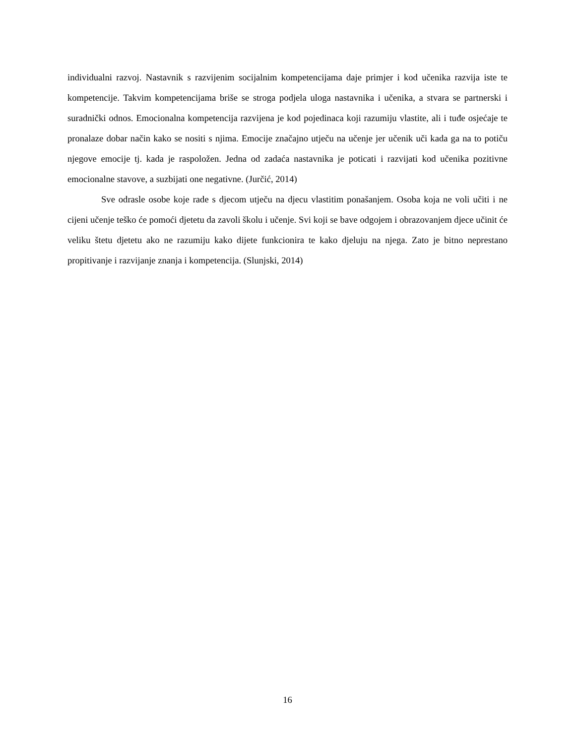individualni razvoj. Nastavnik s razvijenim socijalnim kompetencijama daje primjer i kod učenika razvija iste te kompetencije. Takvim kompetencijama briše se stroga podjela uloga nastavnika i učenika, a stvara se partnerski i suradnički odnos. Emocionalna kompetencija razvijena je kod pojedinaca koji razumiju vlastite, ali i tuđe osjećaje te pronalaze dobar način kako se nositi s njima. Emocije značajno utječu na učenje jer učenik uči kada ga na to potiču njegove emocije tj. kada je raspoložen. Jedna od zadaća nastavnika je poticati i razvijati kod učenika pozitivne emocionalne stavove, a suzbijati one negativne. (Jurčić, 2014)
Sve odrasle osobe koje rade s djecom utječu na djecu vlastitim ponašanjem. Osoba koja ne voli učiti i ne cijeni učenje teško će pomoći djetetu da zavoli školu i učenje. Svi koji se bave odgojem i obrazovanjem djece učinit će veliku štetu djetetu ako ne razumiju kako dijete funkcionira te kako djeluju na njega. Zato je bitno neprestano propitivanje i razvijanje znanja i kompetencija. (Slunjski, 2014)
16